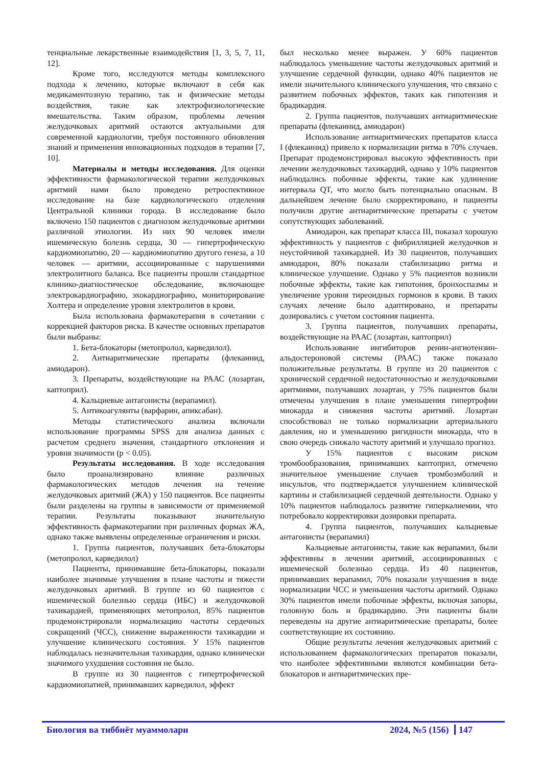тенциальные лекарственные взаимодействия [1, 3, 5, 7, 11, 12].
Кроме того, исследуются методы комплексного подхода к лечению, которые включают в себя как медикаментозную терапию, так и физические методы воздействия, такие как электрофизиологические вмешательства. Таким образом, проблемы лечения желудочковых аритмий остаются актуальными для современной кардиологии, требуя постоянного обновления знаний и применения инновационных подходов в терапии [7, 10].
Материалы и методы исследования. Для оценки эффективности фармакологической терапии желудочковых аритмий нами было проведено ретроспективное исследование на базе кардиологического отделения Центральной клиники города. В исследование было включено 150 пациентов с диагнозом желудочковые аритмии различной этиологии. Из них 90 человек имели ишемическую болезнь сердца, 30 — гипертрофическую кардиомиопатию, 20 — кардиомиопатию другого генеза, а 10 человек — аритмии, ассоциированные с нарушениями электролитного баланса. Все пациенты прошли стандартное клинико-диагностическое обследование, включающее электрокардиографию, эхокардиографию, мониторирование Холтера и определение уровня электролитов в крови.
Была использована фармакотерапия в сочетании с коррекцией факторов риска. В качестве основных препаратов были выбраны:
1. Бета-блокаторы (метопролол, карведилол).
2. Антиаритмические препараты (флекаинид, амиодарон).
3. Препараты, воздействующие на РААС (лозартан, каптоприл).
4. Кальциевые антагонисты (верапамил).
5. Антикоагулянты (варфарин, апиксабан).
Методы статистического анализа включали использование программы SPSS для анализа данных с расчетом среднего значения, стандартного отклонения и уровня значимости (p < 0.05).
Результаты исследования. В ходе исследования было проанализировано влияние различных фармакологических методов лечения на течение желудочковых аритмий (ЖА) у 150 пациентов. Все пациенты были разделены на группы в зависимости от применяемой терапии. Результаты показывают значительную эффективность фармакотерапии при различных формах ЖА, однако также выявлены определенные ограничения и риски.
1. Группа пациентов, получавших бета-блокаторы (метопролол, карведилол)
Пациенты, принимавшие бета-блокаторы, показали наиболее значимые улучшения в плане частоты и тяжести желудочковых аритмий. В группе из 60 пациентов с ишемической болезнью сердца (ИБС) и желудочковой тахикардией, применяющих метопролол, 85% пациентов продемонстрировали нормализацию частоты сердечных сокращений (ЧСС), снижение выраженности тахикардии и улучшение клинического состояния. У 15% пациентов наблюдалась незначительная тахикардия, однако клинически значимого ухудшения состояния не было.
В группе из 30 пациентов с гипертрофической кардиомиопатией, принимавших карведилол, эффект
был несколько менее выражен. У 60% пациентов наблюдалось уменьшение частоты желудочковых аритмий и улучшение сердечной функции, однако 40% пациентов не имели значительного клинического улучшения, что связано с развитием побочных эффектов, таких как гипотензия и брадикардия.
2. Группа пациентов, получавших антиаритмические препараты (флекаинид, амиодарон)
Использование антиаритмических препаратов класса I (флекаинид) привело к нормализации ритма в 70% случаев. Препарат продемонстрировал высокую эффективность при лечении желудочковых тахикардий, однако у 10% пациентов наблюдались побочные эффекты, такие как удлинение интервала QT, что могло быть потенциально опасным. В дальнейшем лечение было скорректировано, и пациенты получили другие антиаритмические препараты с учетом сопутствующих заболеваний.
Амиодарон, как препарат класса III, показал хорошую эффективность у пациентов с фибрилляцией желудочков и неустойчивой тахикардией. Из 30 пациентов, получавших амиодарон, 80% показали стабилизацию ритма и клиническое улучшение. Однако у 5% пациентов возникли побочные эффекты, такие как гипотония, бронхоспазмы и увеличение уровня тиреоидных гормонов в крови. В таких случаях лечение было адаптировано, и препараты дозировались с учетом состояния пациента.
3. Группа пациентов, получавших препараты, воздействующие на РААС (лозартан, каптоприл)
Использование ингибиторов ренин-ангиотензин-альдостероновой системы (РААС) также показало положительные результаты. В группе из 20 пациентов с хронической сердечной недостаточностью и желудочковыми аритмиями, получавших лозартан, у 75% пациентов были отмечены улучшения в плане уменьшения гипертрофии миокарда и снижения частоты аритмий. Лозартан способствовал не только нормализации артериального давления, но и уменьшению ригидности миокарда, что в свою очередь снижало частоту аритмий и улучшало прогноз.
У 15% пациентов с высоким риском тромбообразования, принимавших каптоприл, отмечено значительное уменьшение случаев тромбоэмболий и инсультов, что подтверждается улучшением клинической картины и стабилизацией сердечной деятельности. Однако у 10% пациентов наблюдалось развитие гиперкалиемии, что потребовало корректировки дозировки препарата.
4. Группа пациентов, получавших кальциевые антагонисты (верапамил)
Кальциевые антагонисты, такие как верапамил, были эффективны в лечении аритмий, ассоциированных с ишемической болезнью сердца. Из 40 пациентов, принимавших верапамил, 70% показали улучшения в виде нормализации ЧСС и уменьшения частоты аритмий. Однако 30% пациентов имели побочные эффекты, включая запоры, головную боль и брадикардию. Эти пациенты были переведены на другие антиаритмические препараты, более соответствующие их состоянию.
Общие результаты лечения желудочковых аритмий с использованием фармакологических препаратов показали, что наиболее эффективными являются комбинации бета-блокаторов и антиаритмических пре-
Биология ва тиббиёт муаммолари 2024, №5 (156) 147